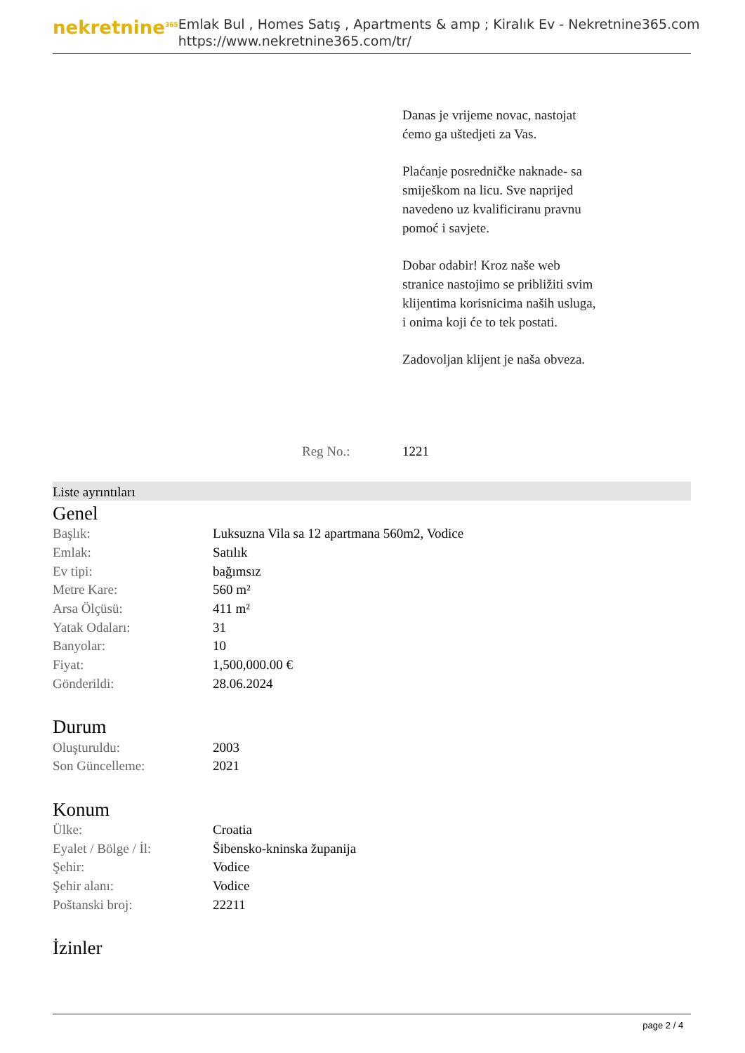nekretnine<sup>365</sup>
Emlak Bul , Homes Satış , Apartments & amp ; Kiralık Ev - Nekretnine365.com
https://www.nekretnine365.com/tr/
Danas je vrijeme novac, nastojat ćemo ga uštedjeti za Vas.
Plaćanje posredničke naknade- sa smiješkom na licu. Sve naprijed navedeno uz kvalificiranu pravnu pomoć i savjete.
Dobar odabir! Kroz naše web stranice nastojimo se približiti svim klijentima korisnicima naših usluga, i onima koji će to tek postati.
Zadovoljan klijent je naša obveza.
Reg No.: 1221
Liste ayrıntıları
Genel
| Başlık: | Luksuzna Vila sa 12 apartmana 560m2, Vodice |
| Emlak: | Satılık |
| Ev tipi: | bağımsız |
| Metre Kare: | 560 m² |
| Arsa Ölçüsü: | 411 m² |
| Yatak Odaları: | 31 |
| Banyolar: | 10 |
| Fiyat: | 1,500,000.00 € |
| Gönderildi: | 28.06.2024 |
Durum
| Oluşturuldu: | 2003 |
| Son Güncelleme: | 2021 |
Konum
| Ülke: | Croatia |
| Eyalet / Bölge / İl: | Šibensko-kninska županija |
| Şehir: | Vodice |
| Şehir alanı: | Vodice |
| Poštanski broj: | 22211 |
İzinler
page 2 / 4